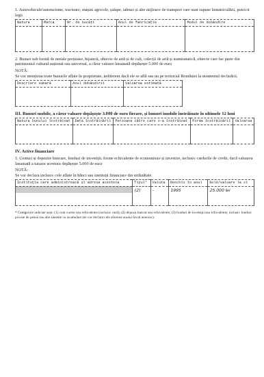1. Autovehicule/autoturisme, tractoare, mașini agricole, șalupe, iahturi și alte mijloace de transport care sunt supuse înmatriculării, potrivit legii
| Natura | Marca | Nr. de bucăți | Anul de fabricație | Modul de dobândire |
| --- | --- | --- | --- | --- |
2. Bunuri sub formă de metale prețioase, bijuterii, obiecte de artă și de cult, colecții de artă și numismatică, obiecte care fac parte din patrimoniul cultural național sau universal, a căror valoare însumată depășește 5.000 de euro
NOTĂ:
Se vor menționa toate bunurile aflate în proprietate, indiferent dacă ele se află sau nu pe teritoriul României la momentul declarării.
| Descriere sumară | Anul dobândirii | Valoarea estimată |
| --- | --- | --- |
III. Bunuri mobile, a căror valoare depășește 3.000 de euro fiecare, și bunuri imobile înstrăinate în ultimele 12 luni
| Natura bunului înstrăinat | Data înstrăinării | Persoana către care s-a înstrăinat | Forma înstrăinării | Valoarea |
| --- | --- | --- | --- | --- |
IV. Active financiare
1. Conturi și depozite bancare, fonduri de investiții, forme echivalente de economisire și investire, inclusiv cardurile de credit, dacă valoarea însumată a tuturor acestora depășește 5.000 de euro
NOTĂ:
Se vor declara inclusiv cele aflate în bănci sau instituții financiare din străinătate.
| Instituția care administrează și adresa acesteia | Tipul* | Valuta | Deschis în anul | Sold/valoare la zi |
| --- | --- | --- | --- | --- |
| | (2) | - | 1995 | 25.000 lei |
* Categoriile indicate sunt: (1) cont curent sau echivalente (inclusiv card); (2) depozit bancar sau echivalente; (3) fonduri de investiții sau echivalente, inclusiv fonduri private de pensii sau alte sisteme cu acumulare (se vor declara cele aferente anului fiscal anterior).